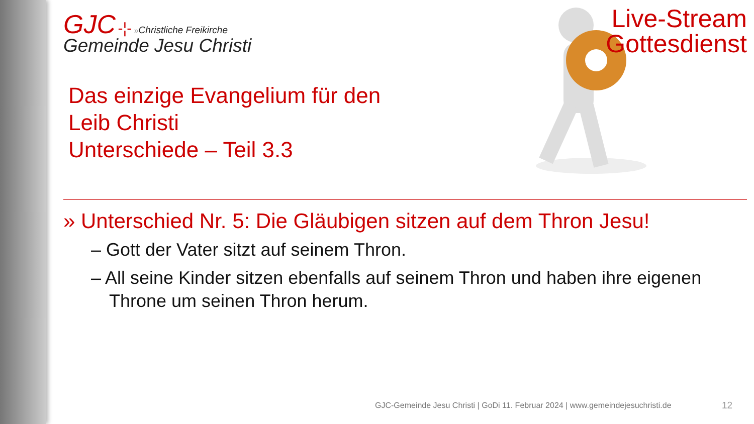GJC -¦- »Christliche Freikirche
Gemeinde Jesu Christi
Das einzige Evangelium für den
Leib Christi
Unterschiede – Teil 3.3
» Unterschied Nr. 5: Die Gläubigen sitzen auf dem Thron Jesu!
– Gott der Vater sitzt auf seinem Thron.
– All seine Kinder sitzen ebenfalls auf seinem Thron und haben ihre eigenen Throne um seinen Thron herum.
Live-Stream
Gottesdienst
GJC-Gemeinde Jesu Christi | GoDi 11. Februar 2024 | www.gemeindejesuchristi.de
12